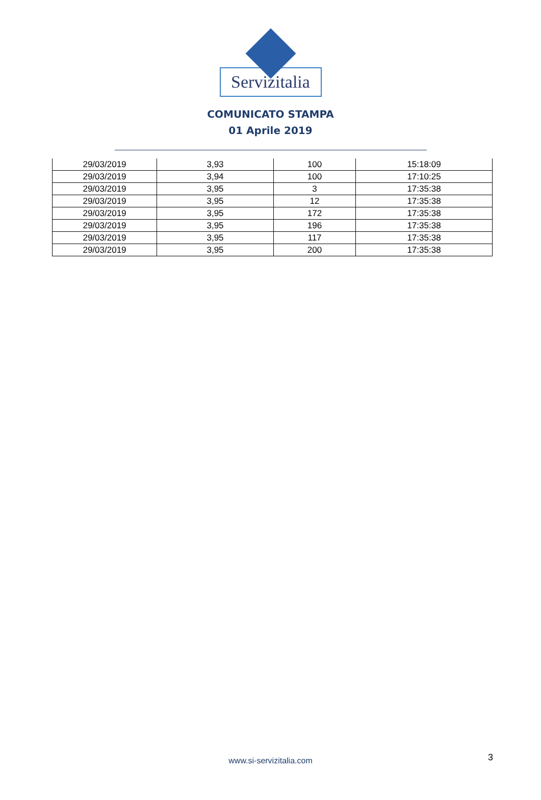Servizitalia
COMUNICATO STAMPA
01 Aprile 2019
| 29/03/2019 | 3,93 | 100 | 15:18:09 |
| 29/03/2019 | 3,94 | 100 | 17:10:25 |
| 29/03/2019 | 3,95 | 3 | 17:35:38 |
| 29/03/2019 | 3,95 | 12 | 17:35:38 |
| 29/03/2019 | 3,95 | 172 | 17:35:38 |
| 29/03/2019 | 3,95 | 196 | 17:35:38 |
| 29/03/2019 | 3,95 | 117 | 17:35:38 |
| 29/03/2019 | 3,95 | 200 | 17:35:38 |
www.si-servizitalia.com 3